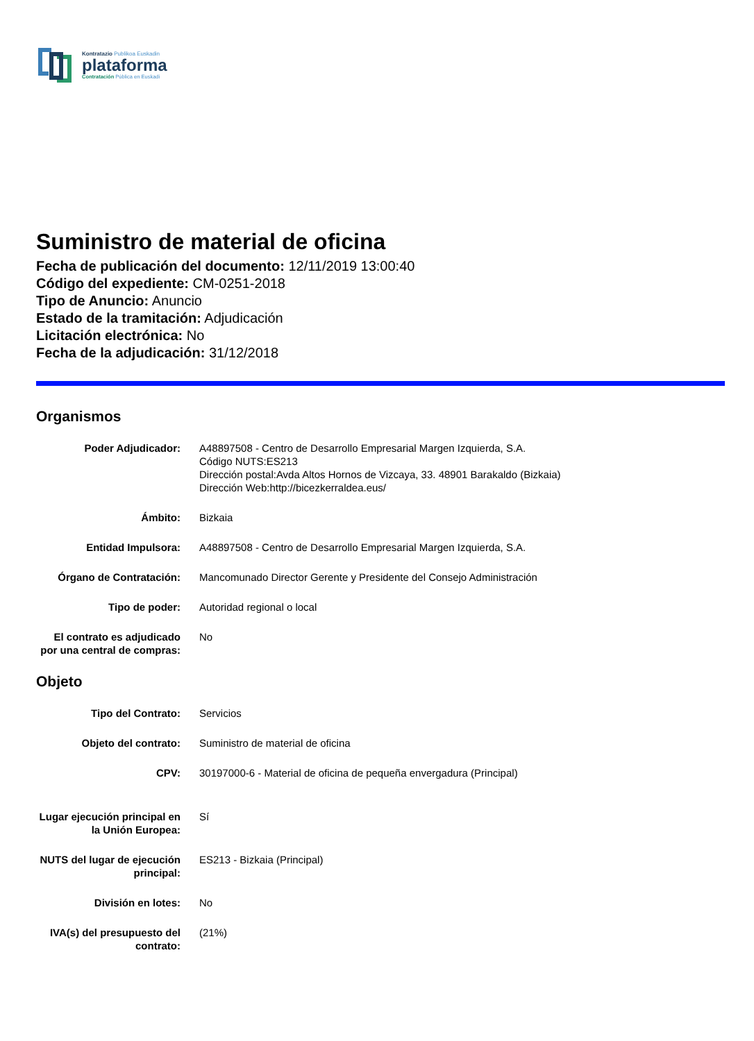Kontratazio Publikoa Euskadin
plataforma
Contratación Pública en Euskadi
Suministro de material de oficina
Fecha de publicación del documento: 12/11/2019 13:00:40
Código del expediente: CM-0251-2018
Tipo de Anuncio: Anuncio
Estado de la tramitación: Adjudicación
Licitación electrónica: No
Fecha de la adjudicación: 31/12/2018
Organismos
Poder Adjudicador: A48897508 - Centro de Desarrollo Empresarial Margen Izquierda, S.A.
Código NUTS:ES213
Dirección postal:Avda Altos Hornos de Vizcaya, 33. 48901 Barakaldo (Bizkaia)
Dirección Web:http://bicezkerraldea.eus/
Ámbito: Bizkaia
Entidad Impulsora: A48897508 - Centro de Desarrollo Empresarial Margen Izquierda, S.A.
Órgano de Contratación: Mancomunado Director Gerente y Presidente del Consejo Administración
Tipo de poder: Autoridad regional o local
El contrato es adjudicado por una central de compras:
No
Objeto
Tipo del Contrato: Servicios
Objeto del contrato: Suministro de material de oficina
CPV: 30197000-6 - Material de oficina de pequeña envergadura (Principal)
Lugar ejecución principal en la Unión Europea:
Sí
NUTS del lugar de ejecución principal:
ES213 - Bizkaia (Principal)
División en lotes: No
IVA(s) del presupuesto del contrato:
(21%)